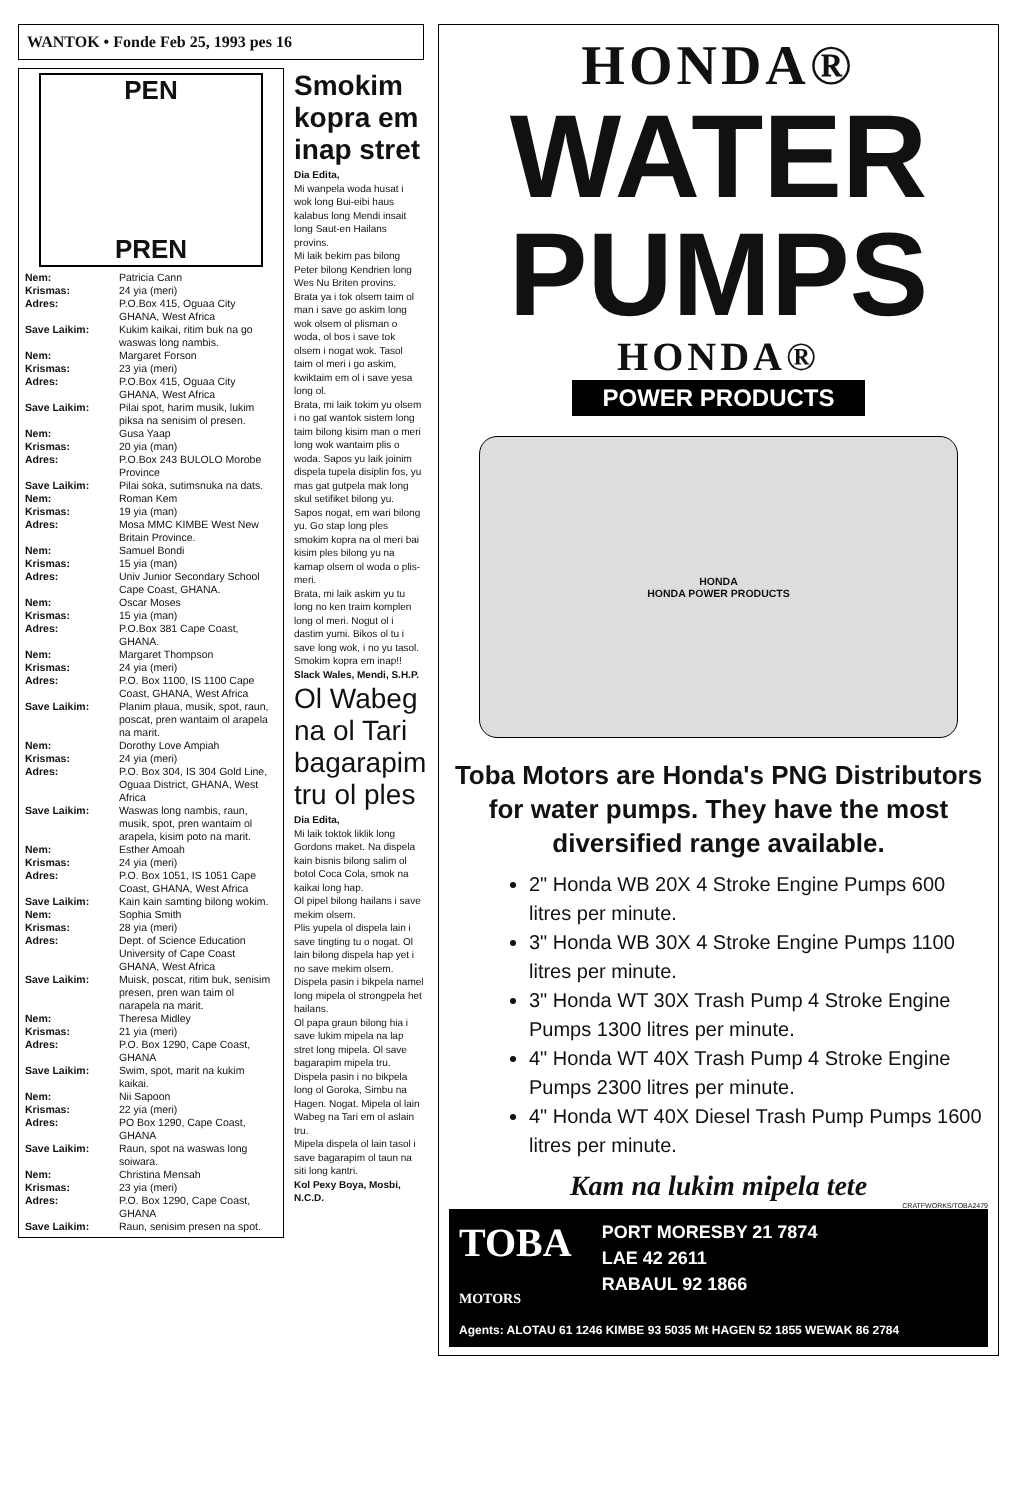WANTOK • Fonde Feb 25, 1993 pes 16
PEN
PREN
| Nem: | Patricia Cann |
| Krismas: | 24 yia (meri) |
| Adres: | P.O.Box 415, Oguaa City GHANA, West Africa |
| Save Laikim: | Kukim kaikai, ritim buk na go waswas long nambis. |
| Nem: | Margaret Forson |
| Krismas: | 23 yia (meri) |
| Adres: | P.O.Box 415, Oguaa City GHANA, West Africa |
| Save Laikim: | Pilai spot, harim musik, lukim piksa na senisim ol presen. |
| Nem: | Gusa Yaap |
| Krismas: | 20 yia (man) |
| Adres: | P.O.Box 243 BULOLO Morobe Province |
| Save Laikim: | Pilai soka, sutimsnuka na dats. |
| Nem: | Roman Kem |
| Krismas: | 19 yia (man) |
| Adres: | Mosa MMC KIMBE West New Britain Province. |
| Nem: | Samuel Bondi |
| Krismas: | 15 yia (man) |
| Adres: | Univ Junior Secondary School Cape Coast, GHANA. |
| Nem: | Oscar Moses |
| Krismas: | 15 yia (man) |
| Adres: | P.O.Box 381 Cape Coast, GHANA. |
| Nem: | Margaret Thompson |
| Krismas: | 24 yia (meri) |
| Adres: | P.O. Box 1100, IS 1100 Cape Coast, GHANA, West Africa |
| Save Laikim: | Planim plaua, musik, spot, raun, poscat, pren wantaim ol arapela na marit. |
| Nem: | Dorothy Love Ampiah |
| Krismas: | 24 yia (meri) |
| Adres: | P.O. Box 304, IS 304 Gold Line, Oguaa District, GHANA, West Africa |
| Save Laikim: | Waswas long nambis, raun, musik, spot, pren wantaim ol arapela, kisim poto na marit. |
| Nem: | Esther Amoah |
| Krismas: | 24 yia (meri) |
| Adres: | P.O. Box 1051, IS 1051 Cape Coast, GHANA, West Africa |
| Save Laikim: | Kain kain samting bilong wokim. |
| Nem: | Sophia Smith |
| Krismas: | 28 yia (meri) |
| Adres: | Dept. of Science Education University of Cape Coast GHANA, West Africa |
| Save Laikim: | Muisk, poscat, ritim buk, senisim presen, pren wan taim ol narapela na marit. |
| Nem: | Theresa Midley |
| Krismas: | 21 yia (meri) |
| Adres: | P.O. Box 1290, Cape Coast, GHANA |
| Save Laikim: | Swim, spot, marit na kukim kaikai. |
| Nem: | Nii Sapoon |
| Krismas: | 22 yia (meri) |
| Adres: | PO Box 1290, Cape Coast, GHANA |
| Save Laikim: | Raun, spot na waswas long soiwara. |
| Nem: | Christina Mensah |
| Krismas: | 23 yia (meri) |
| Adres: | P.O. Box 1290, Cape Coast, GHANA |
| Save Laikim: | Raun, senisim presen na spot. |
Smokim kopra em inap stret
Dia Edita,
Mi wanpela woda husat i wok long Bui-eibi haus kalabus long Mendi insait long Saut-en Hailans provins.
Mi laik bekim pas bilong Peter bilong Kendrien long Wes Nu Briten provins.
Brata ya i tok olsem taim ol man i save go askim long wok olsem ol plisman o woda, ol bos i save tok olsem i nogat wok. Tasol taim ol meri i go askim, kwiktaim em ol i save yesa long ol.
Brata, mi laik tokim yu olsem i no gat wantok sistem long taim bilong kisim man o meri long wok wantaim plis o woda. Sapos yu laik joinim dispela tupela disiplin fos, yu mas gat gutpela mak long skul setifiket bilong yu.
Sapos nogat, em wari bilong yu. Go stap long ples smokim kopra na ol meri bai kisim ples bilong yu na kamap olsem ol woda o plis-meri.
Brata, mi laik askim yu tu long no ken traim komplen long ol meri. Nogut ol i dastim yumi. Bikos ol tu i save long wok, i no yu tasol.
Smokim kopra em inap!!
Slack Wales, Mendi, S.H.P.
Ol Wabeg na ol Tari bagarapim tru ol ples
Dia Edita,
Mi laik toktok liklik long Gordons maket. Na dispela kain bisnis bilong salim ol botol Coca Cola, smok na kaikai long hap.
Ol pipel bilong hailans i save mekim olsem.
Plis yupela ol dispela lain i save tingting tu o nogat. Ol lain bilong dispela hap yet i no save mekim olsem. Dispela pasin i bikpela namel long mipela ol strongpela het hailans.
Ol papa graun bilong hia i save lukim mipela na lap stret long mipela. Ol save bagarapim mipela tru.
Dispela pasin i no bikpela long ol Goroka, Simbu na Hagen. Nogat. Mipela ol lain Wabeg na Tari em ol aslain tru.
Mipela dispela ol lain tasol i save bagarapim ol taun na siti long kantri.
Kol Pexy Boya, Mosbi, N.C.D.
HONDA®
WATER
PUMPS
HONDA®
POWER PRODUCTS
HONDA
HONDA POWER PRODUCTS
Toba Motors are Honda's PNG Distributors for water pumps. They have the most diversified range available.
2" Honda WB 20X 4 Stroke Engine Pumps 600 litres per minute.
3" Honda WB 30X 4 Stroke Engine Pumps 1100 litres per minute.
3" Honda WT 30X Trash Pump 4 Stroke Engine Pumps 1300 litres per minute.
4" Honda WT 40X Trash Pump 4 Stroke Engine Pumps 2300 litres per minute.
4" Honda WT 40X Diesel Trash Pump Pumps 1600 litres per minute.
Kam na lukim mipela tete
CRATFWORKS/TOBA2479
TOBA
MOTORS
PORT MORESBY 21 7874
LAE 42 2611
RABAUL 92 1866
Agents: ALOTAU 61 1246 KIMBE 93 5035 Mt HAGEN 52 1855 WEWAK 86 2784